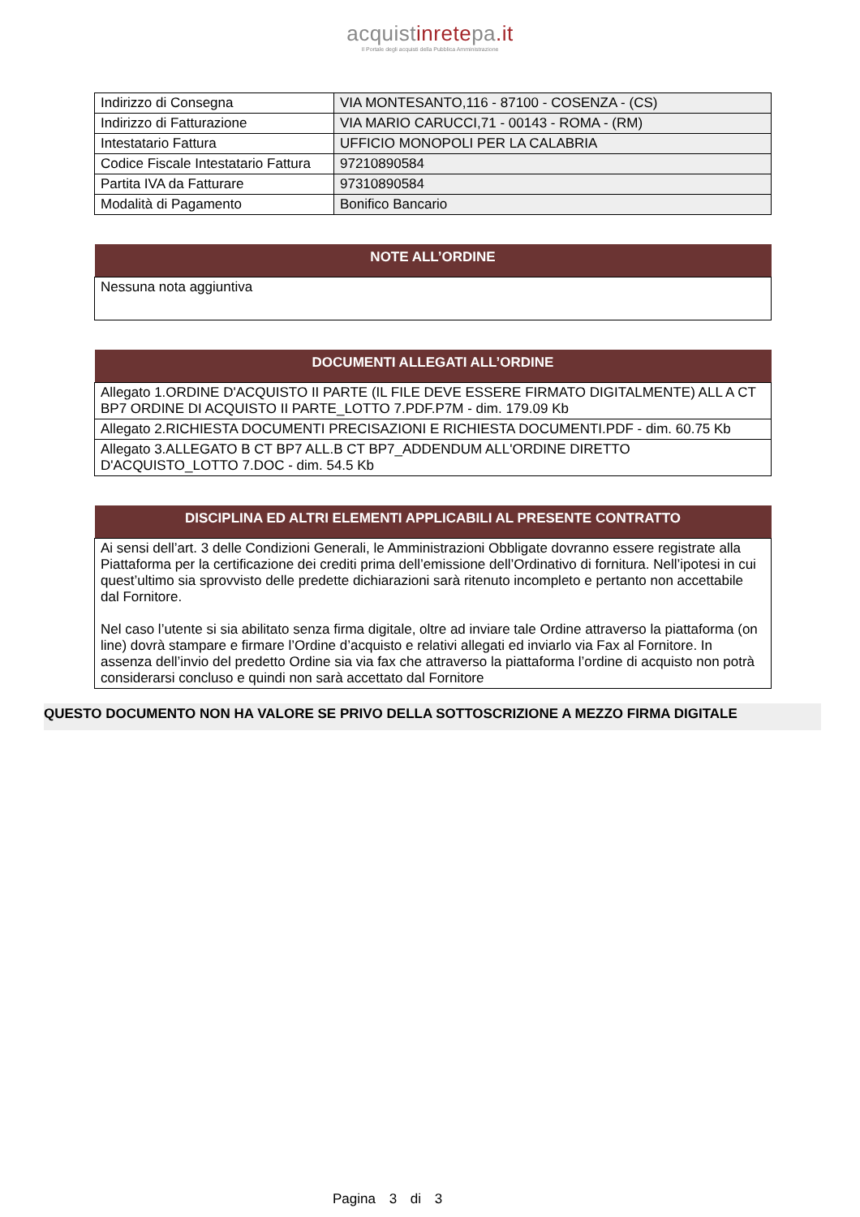acquistinretepa.it
Il Portale degli acquisti della Pubblica Amministrazione
| Indirizzo di Consegna | VIA MONTESANTO,116 - 87100 - COSENZA - (CS) |
| Indirizzo di Fatturazione | VIA MARIO CARUCCI,71 - 00143 - ROMA - (RM) |
| Intestatario Fattura | UFFICIO MONOPOLI PER LA CALABRIA |
| Codice Fiscale Intestatario Fattura | 97210890584 |
| Partita IVA da Fatturare | 97310890584 |
| Modalità di Pagamento | Bonifico Bancario |
| NOTE ALL’ORDINE |
| --- |
| Nessuna nota aggiuntiva |
| DOCUMENTI ALLEGATI ALL’ORDINE |
| --- |
| Allegato 1.ORDINE D'ACQUISTO II PARTE (IL FILE DEVE ESSERE FIRMATO DIGITALMENTE) ALL A CT BP7 ORDINE DI ACQUISTO II PARTE_LOTTO 7.PDF.P7M - dim. 179.09 Kb |
| Allegato 2.RICHIESTA DOCUMENTI PRECISAZIONI E RICHIESTA DOCUMENTI.PDF - dim. 60.75 Kb |
| Allegato 3.ALLEGATO B CT BP7 ALL.B CT BP7_ADDENDUM ALL'ORDINE DIRETTO D'ACQUISTO_LOTTO 7.DOC - dim. 54.5 Kb |
| DISCIPLINA ED ALTRI ELEMENTI APPLICABILI AL PRESENTE CONTRATTO |
| --- |
| Ai sensi dell’art. 3 delle Condizioni Generali, le Amministrazioni Obbligate dovranno essere registrate alla Piattaforma per la certificazione dei crediti prima dell’emissione dell’Ordinativo di fornitura. Nell’ipotesi in cui quest’ultimo sia sprovvisto delle predette dichiarazioni sarà ritenuto incompleto e pertanto non accettabile dal Fornitore. Nel caso l’utente si sia abilitato senza firma digitale, oltre ad inviare tale Ordine attraverso la piattaforma (on line) dovrà stampare e firmare l’Ordine d’acquisto e relativi allegati ed inviarlo via Fax al Fornitore. In assenza dell’invio del predetto Ordine sia via fax che attraverso la piattaforma l’ordine di acquisto non potrà considerarsi concluso e quindi non sarà accettato dal Fornitore |
QUESTO DOCUMENTO NON HA VALORE SE PRIVO DELLA SOTTOSCRIZIONE A MEZZO FIRMA DIGITALE
Pagina 3 di 3